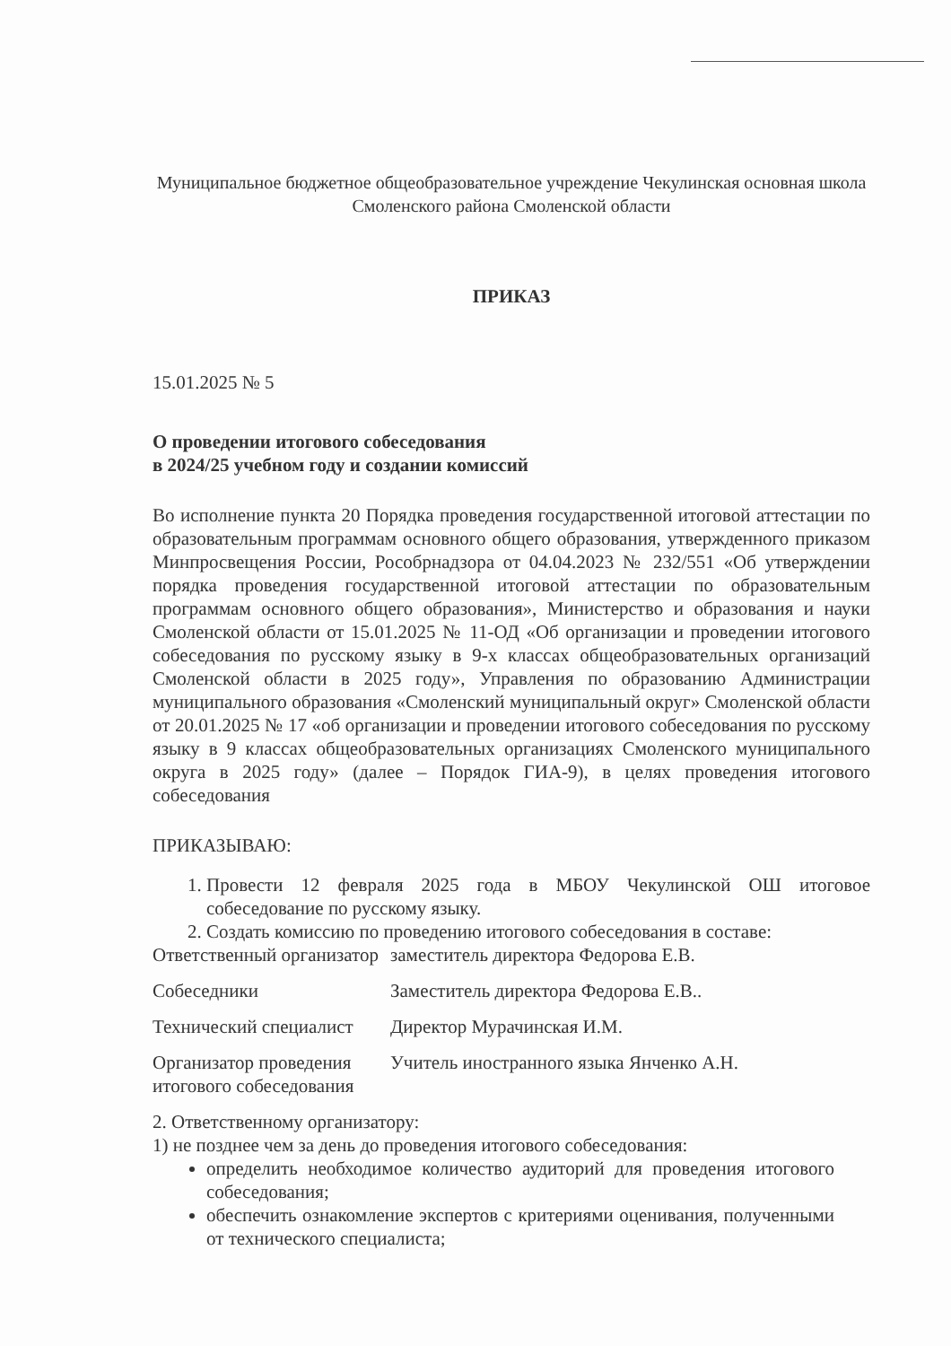Муниципальное бюджетное общеобразовательное учреждение Чекулинская основная школа Смоленского района Смоленской области
ПРИКАЗ
15.01.2025 № 5
О проведении итогового собеседования
в 2024/25 учебном году и создании комиссий
Во исполнение пункта 20 Порядка проведения государственной итоговой аттестации по образовательным программам основного общего образования, утвержденного приказом Минпросвещения России, Рособрнадзора от 04.04.2023 № 232/551 «Об утверждении порядка проведения государственной итоговой аттестации по образовательным программам основного общего образования», Министерство и образования и науки Смоленской области от 15.01.2025 № 11-ОД «Об организации и проведении итогового собеседования по русскому языку в 9-х классах общеобразовательных организаций Смоленской области в 2025 году», Управления по образованию Администрации муниципального образования «Смоленский муниципальный округ» Смоленской области от 20.01.2025 № 17 «об организации и проведении итогового собеседования по русскому языку в 9 классах общеобразовательных организациях Смоленского муниципального округа в 2025 году» (далее – Порядок ГИА-9), в целях проведения итогового собеседования
ПРИКАЗЫВАЮ:
1. Провести 12 февраля 2025 года в МБОУ Чекулинской ОШ итоговое собеседование по русскому языку.
2. Создать комиссию по проведению итогового собеседования в составе:
| Ответственный организатор | заместитель директора Федорова Е.В. |
| Собеседники | Заместитель директора Федорова Е.В.. |
| Технический специалист | Директор Мурачинская И.М. |
| Организатор проведения итогового собеседования | Учитель иностранного языка Янченко А.Н. |
2. Ответственному организатору:
1) не позднее чем за день до проведения итогового собеседования:
определить необходимое количество аудиторий для проведения итогового собеседования;
обеспечить ознакомление экспертов с критериями оценивания, полученными от технического специалиста;